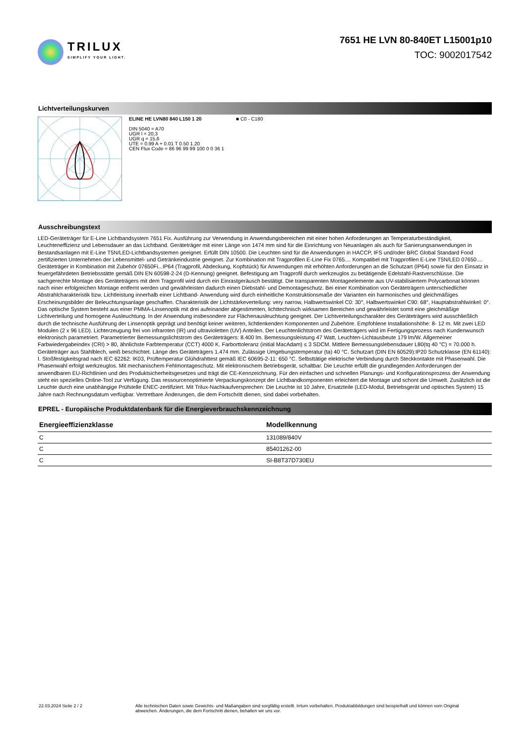TRILUX
SIMPLIFY YOUR LIGHT.
7651 HE LVN 80-840ET L15001p10
TOC: 9002017542
Lichtverteilungskurven
ELINE HE LVN80 840 L150 1 20
DIN 5040 = A70
UGR l = 20,3
UGR q = 15,6
UTE = 0.99 A + 0.01 T 0.50 1.20
CEN Flux Code = 86 96 99 99 100 0 0 36 1
■ C0 - C180
Ausschreibungstext
LED-Geräteträger für E-Line Lichtbandsystem 7651 Fix. Ausführung zur Verwendung in Anwendungsbereichen mit einer hohen Anforderungen an Temperaturbeständigkeit, Leuchteneffizienz und Lebensdauer an das Lichtband. Geräteträger mit einer Länge von 1474 mm sind für die Einrichtung von Neuanlagen als auch für Sanierungsanwendungen in Bestandsanlagen mit E-Line T5N/LED-Lichtbandsystemen geeignet. Erfüllt DIN 10500. Die Leuchten sind für die Anwendungen in HACCP, IFS und/oder BRC Global Standard Food zertifizierten Unternehmen der Lebensmittel- und Getränkeindustrie geeignet. Zur Kombination mit Tragprofilen E-Line Fix 0765.... Kompatibel mit Tragprofilen E-Line T5N/LED 07650.... Geräteträger in Kombination mit Zubehör 07650Fi...IP64 (Tragprofil, Abdeckung, Kopfstück) für Anwendungen mit erhöhten Anforderungen an die Schutzart (IP64) sowie für den Einsatz in feuergefährdeten Betriebsstätte gemäß DIN EN 60598-2-24 (D-Kennung) geeignet. Befestigung am Tragprofil durch werkzeuglos zu betätigende Edelstahl-Rastverschlüsse. Die sachgerechte Montage des Geräteträgers mit dem Tragprofil wird durch ein Einrastgeräusch bestätigt. Die transparenten Montageelemente aus UV-stabilisiertem Polycarbonat können nach einer erfolgreichen Montage entfernt werden und gewährleisten dadurch einen Diebstahl- und Demontageschutz. Bei einer Kombination von Geräteträgern unterschiedlicher Abstrahlcharakteristik bzw. Lichtleistung innerhalb einer Lichtband- Anwendung wird durch einheitliche Konstruktionsmaße der Varianten ein harmonisches und gleichmäßiges Erscheinungsbilder der Beleuchtungsanlage geschaffen. Charakteristik der Lichtstärkeverteilung: very narrow, Halbwertswinkel C0: 30°, Halbwertswinkel C90: 68°, Hauptabstrahlwinkel: 0°. Das optische System besteht aus einer PMMA-Linsenoptik mit drei aufeinander abgestimmten, lichttechnisch wirksamen Bereichen und gewährleistet somit eine gleichmäßige Lichtverteilung und homogene Ausleuchtung. In der Anwendung insbesondere zur Flächenausleuchtung geeignet. Der Lichtverteilungscharakter des Geräteträgers wird ausschließlich durch die technische Ausführung der Linsenoptik geprägt und benötigt keiner weiteren, lichtlenkenden Komponenten und Zubehöre. Empfohlene Installationshöhe: 8- 12 m. Mit zwei LED Modulen (2 x 96 LED). Lichterzeugung frei von infraroten (IR) und ultravioletten (UV) Anteilen. Der Leuchtenlichtstrom des Geräteträgers wird im Fertigungsprozess nach Kundenwunsch elektronisch parametriert. Parametrierter Bemessungslichtstrom des Geräteträgers: 8.400 lm. Bemessungsleistung 47 Watt, Leuchten-Lichtausbeute 179 lm/W. Allgemeiner Farbwiedergabeindex (CRI) > 80, ähnlichste Farbtemperatur (CCT) 4000 K. Farborttoleranz (initial MacAdam) ≤ 3 SDCM. Mittlere Bemessungslebensdauer L80(tq 40 °C) = 70.000 h. Geräteträger aus Stahlblech, weiß beschichtet. Länge des Geräteträgers 1.474 mm. Zulässige Umgebungstemperatur (ta) 40 °C. Schutzart (DIN EN 60529):IP20 Schutzklasse (EN 61140): I. Stoßfestigkeitsgrad nach IEC 62262: IK03, Prüftemperatur Glühdrahttest gemäß IEC 60695-2-11: 650 °C. Selbsttätige elektrische Verbindung durch Steckkontakte mit Phasenwahl. Die Phasenwahl erfolgt werkzeuglos. Mit mechanischem Fehlmontageschutz. Mit elektronischem Betriebsgerät, schaltbar. Die Leuchte erfüllt die grundlegenden Anforderungen der anwendbaren EU-Richtlinien und des Produktsicherheitsgesetzes und trägt die CE-Kennzeichnung. Für den einfachen und schnellen Planungs- und Konfigurationsprozess der Anwendung steht ein spezielles Online-Tool zur Verfügung. Das ressourcenoptimierte Verpackungskonzept der Lichtbandkomponenten erleichtert die Montage und schont die Umwelt. Zusätzlich ist die Leuchte durch eine unabhängige Prüfstelle ENEC-zertifiziert. Mit Trilux-Nachkaufversprechen: Die Leuchte ist 10 Jahre, Ersatzteile (LED-Modul, Betriebsgerät und optisches System) 15 Jahre nach Rechnungsdatum verfügbar. Vertretbare Änderungen, die dem Fortschritt dienen, sind dabei vorbehalten.
EPREL - Europäische Produktdatenbank für die Energieverbrauchskennzeichnung
| Energieeffizienzklasse | Modellkennung |
| --- | --- |
| C | 131089/840V |
| C | 85401262-00 |
| C | SI-B8T37D730EU |
22.03.2024 Seite 2 / 2 Alle technischen Daten sowie Gewichts- und Maßangaben sind sorgfältig erstellt. Irrtum vorbehalten. Produktabbildungen sind beispielhaft und können vom Original abweichen. Änderungen, die dem Fortschritt dienen, behalten wir uns vor.